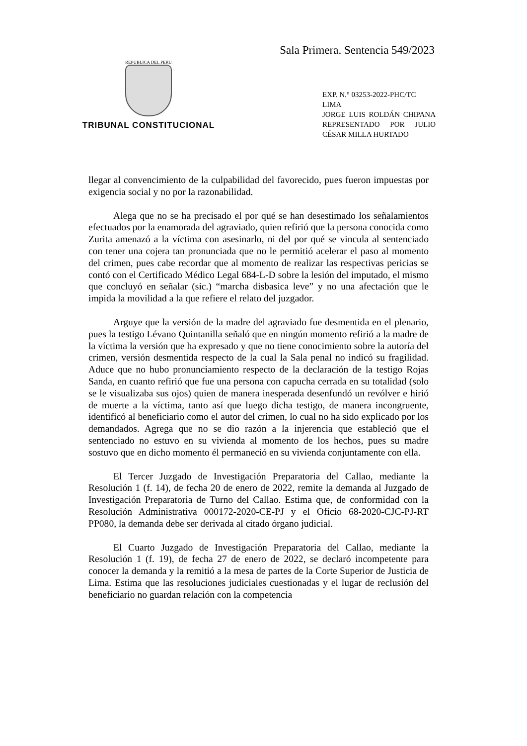Sala Primera. Sentencia 549/2023
REPUBLICA DEL PERU
TRIBUNAL CONSTITUCIONAL
EXP. N.° 03253-2022-PHC/TC
LIMA
JORGE LUIS ROLDÁN CHIPANA REPRESENTADO POR JULIO CÉSAR MILLA HURTADO
llegar al convencimiento de la culpabilidad del favorecido, pues fueron impuestas por exigencia social y no por la razonabilidad.
Alega que no se ha precisado el por qué se han desestimado los señalamientos efectuados por la enamorada del agraviado, quien refirió que la persona conocida como Zurita amenazó a la víctima con asesinarlo, ni del por qué se vincula al sentenciado con tener una cojera tan pronunciada que no le permitió acelerar el paso al momento del crimen, pues cabe recordar que al momento de realizar las respectivas pericias se contó con el Certificado Médico Legal 684-L-D sobre la lesión del imputado, el mismo que concluyó en señalar (sic.) “marcha disbasica leve” y no una afectación que le impida la movilidad a la que refiere el relato del juzgador.
Arguye que la versión de la madre del agraviado fue desmentida en el plenario, pues la testigo Lévano Quintanilla señaló que en ningún momento refirió a la madre de la víctima la versión que ha expresado y que no tiene conocimiento sobre la autoría del crimen, versión desmentida respecto de la cual la Sala penal no indicó su fragilidad. Aduce que no hubo pronunciamiento respecto de la declaración de la testigo Rojas Sanda, en cuanto refirió que fue una persona con capucha cerrada en su totalidad (solo se le visualizaba sus ojos) quien de manera inesperada desenfundó un revólver e hirió de muerte a la víctima, tanto así que luego dicha testigo, de manera incongruente, identificó al beneficiario como el autor del crimen, lo cual no ha sido explicado por los demandados. Agrega que no se dio razón a la injerencia que estableció que el sentenciado no estuvo en su vivienda al momento de los hechos, pues su madre sostuvo que en dicho momento él permaneció en su vivienda conjuntamente con ella.
El Tercer Juzgado de Investigación Preparatoria del Callao, mediante la Resolución 1 (f. 14), de fecha 20 de enero de 2022, remite la demanda al Juzgado de Investigación Preparatoria de Turno del Callao. Estima que, de conformidad con la Resolución Administrativa 000172-2020-CE-PJ y el Oficio 68-2020-CJC-PJ-RT PP080, la demanda debe ser derivada al citado órgano judicial.
El Cuarto Juzgado de Investigación Preparatoria del Callao, mediante la Resolución 1 (f. 19), de fecha 27 de enero de 2022, se declaró incompetente para conocer la demanda y la remitió a la mesa de partes de la Corte Superior de Justicia de Lima. Estima que las resoluciones judiciales cuestionadas y el lugar de reclusión del beneficiario no guardan relación con la competencia